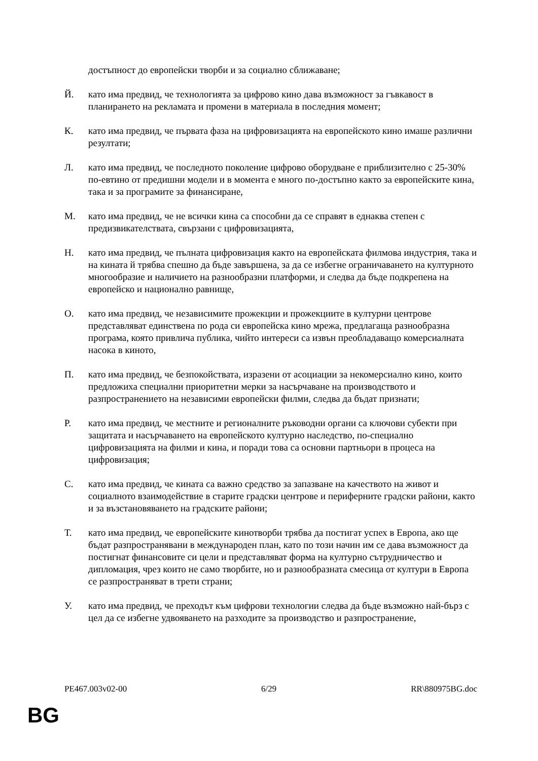достъпност до европейски творби и за социално сближаване;
Й. като има предвид, че технологията за цифрово кино дава възможност за гъвкавост в планирането на рекламата и промени в материала в последния момент;
К. като има предвид, че първата фаза на цифровизацията на европейското кино имаше различни резултати;
Л. като има предвид, че последното поколение цифрово оборудване е приблизително с 25-30% по-евтино от предишни модели и в момента е много по-достъпно както за европейските кина, така и за програмите за финансиране,
М. като има предвид, че не всички кина са способни да се справят в еднаква степен с предизвикателствата, свързани с цифровизацията,
Н. като има предвид, че пълната цифровизация както на европейската филмова индустрия, така и на кината й трябва спешно да бъде завършена, за да се избегне ограничаването на културното многообразие и наличието на разнообразни платформи, и следва да бъде подкрепена на европейско и национално равнище,
О. като има предвид, че независимите прожекции и прожекциите в културни центрове представляват единствена по рода си европейска кино мрежа, предлагаща разнообразна програма, която привлича публика, чийто интереси са извън преобладаващо комерсиалната насока в киното,
П. като има предвид, че безпокойствата, изразени от асоциации за некомерсиално кино, които предложиха специални приоритетни мерки за насърчаване на производството и разпространението на независими европейски филми, следва да бъдат признати;
Р. като има предвид, че местните и регионалните ръководни органи са ключови субекти при защитата и насърчаването на европейското културно наследство, по-специално цифровизацията на филми и кина, и поради това са основни партньори в процеса на цифровизация;
С. като има предвид, че кината са важно средство за запазване на качеството на живот и социалното взаимодействие в старите градски центрове и периферните градски райони, както и за възстановяването на градските райони;
Т. като има предвид, че европейските кинотворби трябва да постигат успех в Европа, ако ще бъдат разпространявани в международен план, като по този начин им се дава възможност да постигнат финансовите си цели и представляват форма на културно сътрудничество и дипломация, чрез които не само творбите, но и разнообразната смесица от култури в Европа се разпространяват в трети страни;
У. като има предвид, че преходът към цифрови технологии следва да бъде възможно най-бърз с цел да се избегне удвояването на разходите за производство и разпространение,
PE467.003v02-00 6/29 RR\880975BG.doc
BG